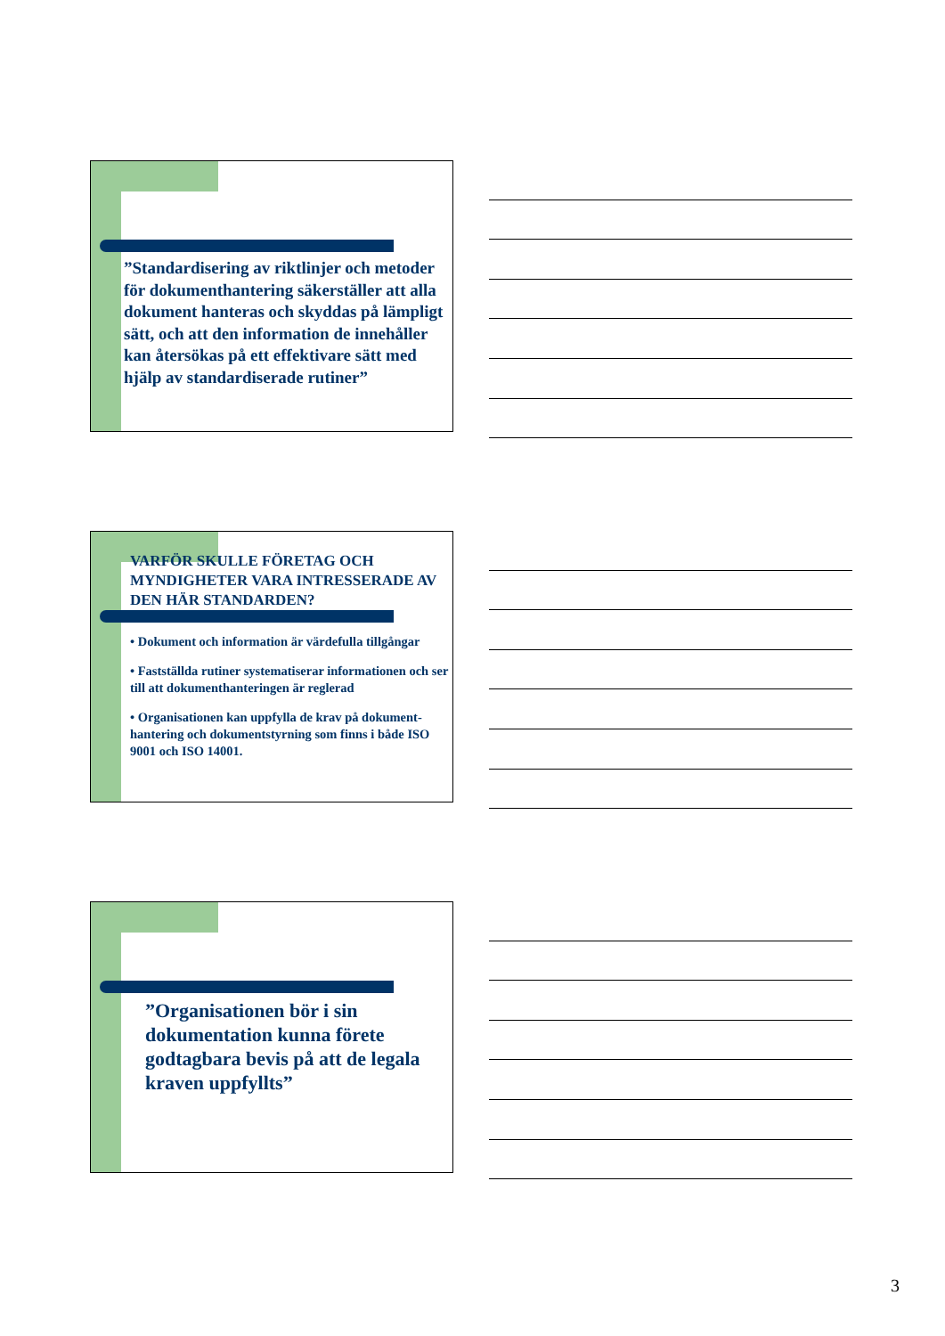”Standardisering av riktlinjer och metoder för dokumenthantering säkerställer att alla dokument hanteras och skyddas på lämpligt sätt, och att den information de innehåller kan återsökas på ett effektivare sätt med hjälp av standardiserade rutiner”
VARFÖR SKULLE FÖRETAG OCH MYNDIGHETER VARA INTRESSERADE AV DEN HÄR STANDARDEN?
• Dokument och information är värdefulla tillgångar
• Fastställda rutiner systematiserar informationen och ser till att dokumenthanteringen är reglerad
• Organisationen kan uppfylla de krav på dokument-hantering och dokumentstyrning som finns i både ISO 9001 och ISO 14001.
”Organisationen bör i sin dokumentation kunna förete godtagbara bevis på att de legala kraven uppfyllts”
3